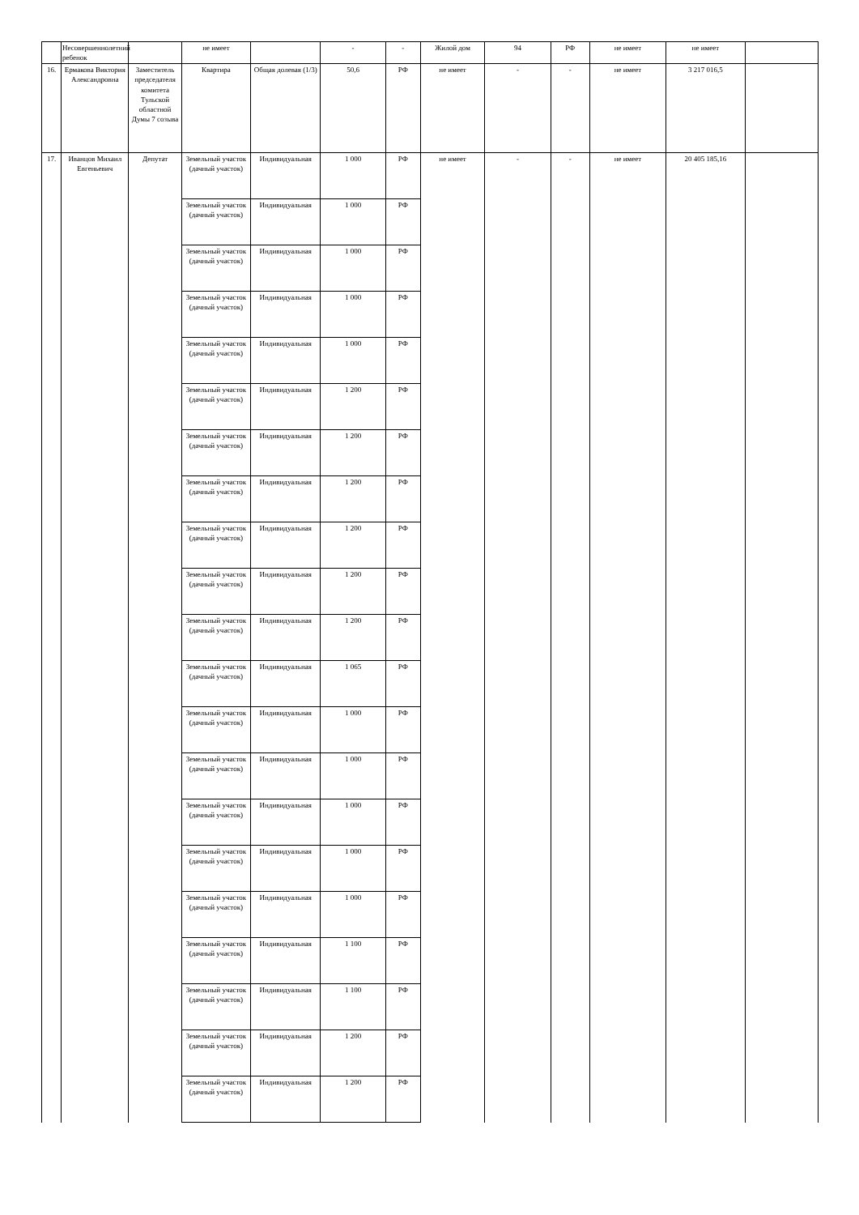| | Несовершеннолетний ребенок | | не имеет | | - | - | Жилой дом | 94 | РФ | не имеет | не имеет | |
| 16. | Ермакова Виктория Александровна | Заместитель председателя комитета Тульской областной Думы 7 созыва | Квартира | Общая долевая (1/3) | 50,6 | РФ | не имеет | - | - | не имеет | 3 217 016,5 | |
| 17. | Иванцов Михаил Евгеньевич | Депутат | Земельный участок (дачный участок) | Индивидуальная | 1 000 | РФ | не имеет | - | - | не имеет | 20 405 185,16 | |
| | | | Земельный участок (дачный участок) | Индивидуальная | 1 000 | РФ | | | | | | |
| | | | Земельный участок (дачный участок) | Индивидуальная | 1 000 | РФ | | | | | | |
| | | | Земельный участок (дачный участок) | Индивидуальная | 1 000 | РФ | | | | | | |
| | | | Земельный участок (дачный участок) | Индивидуальная | 1 000 | РФ | | | | | | |
| | | | Земельный участок (дачный участок) | Индивидуальная | 1 200 | РФ | | | | | | |
| | | | Земельный участок (дачный участок) | Индивидуальная | 1 200 | РФ | | | | | | |
| | | | Земельный участок (дачный участок) | Индивидуальная | 1 200 | РФ | | | | | | |
| | | | Земельный участок (дачный участок) | Индивидуальная | 1 200 | РФ | | | | | | |
| | | | Земельный участок (дачный участок) | Индивидуальная | 1 200 | РФ | | | | | | |
| | | | Земельный участок (дачный участок) | Индивидуальная | 1 200 | РФ | | | | | | |
| | | | Земельный участок (дачный участок) | Индивидуальная | 1 065 | РФ | | | | | | |
| | | | Земельный участок (дачный участок) | Индивидуальная | 1 000 | РФ | | | | | | |
| | | | Земельный участок (дачный участок) | Индивидуальная | 1 000 | РФ | | | | | | |
| | | | Земельный участок (дачный участок) | Индивидуальная | 1 000 | РФ | | | | | | |
| | | | Земельный участок (дачный участок) | Индивидуальная | 1 000 | РФ | | | | | | |
| | | | Земельный участок (дачный участок) | Индивидуальная | 1 000 | РФ | | | | | | |
| | | | Земельный участок (дачный участок) | Индивидуальная | 1 100 | РФ | | | | | | |
| | | | Земельный участок (дачный участок) | Индивидуальная | 1 100 | РФ | | | | | | |
| | | | Земельный участок (дачный участок) | Индивидуальная | 1 200 | РФ | | | | | | |
| | | | Земельный участок (дачный участок) | Индивидуальная | 1 200 | РФ | | | | | | |